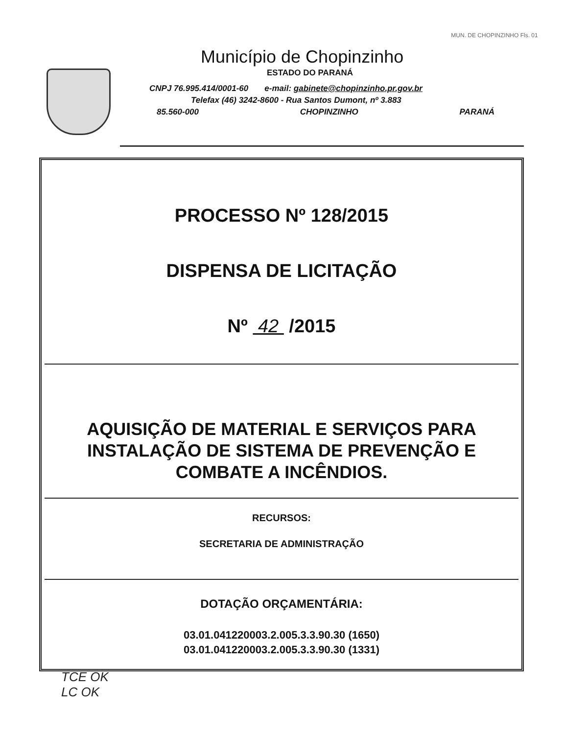MUN. DE CHOPINZINHO Fls. 01
Município de Chopinzinho
ESTADO DO PARANÁ
CNPJ 76.995.414/0001-60 e-mail: gabinete@chopinzinho.pr.gov.br
Telefax (46) 3242-8600 - Rua Santos Dumont, nº 3.883
85.560-000 CHOPINZINHO PARANÁ
PROCESSO Nº 128/2015
DISPENSA DE LICITAÇÃO
Nº 42 /2015
AQUISIÇÃO DE MATERIAL E SERVIÇOS PARA INSTALAÇÃO DE SISTEMA DE PREVENÇÃO E COMBATE A INCÊNDIOS.
RECURSOS:
SECRETARIA DE ADMINISTRAÇÃO
DOTAÇÃO ORÇAMENTÁRIA:
03.01.041220003.2.005.3.3.90.30 (1650)
03.01.041220003.2.005.3.3.90.30 (1331)
TCE OK
LC OK